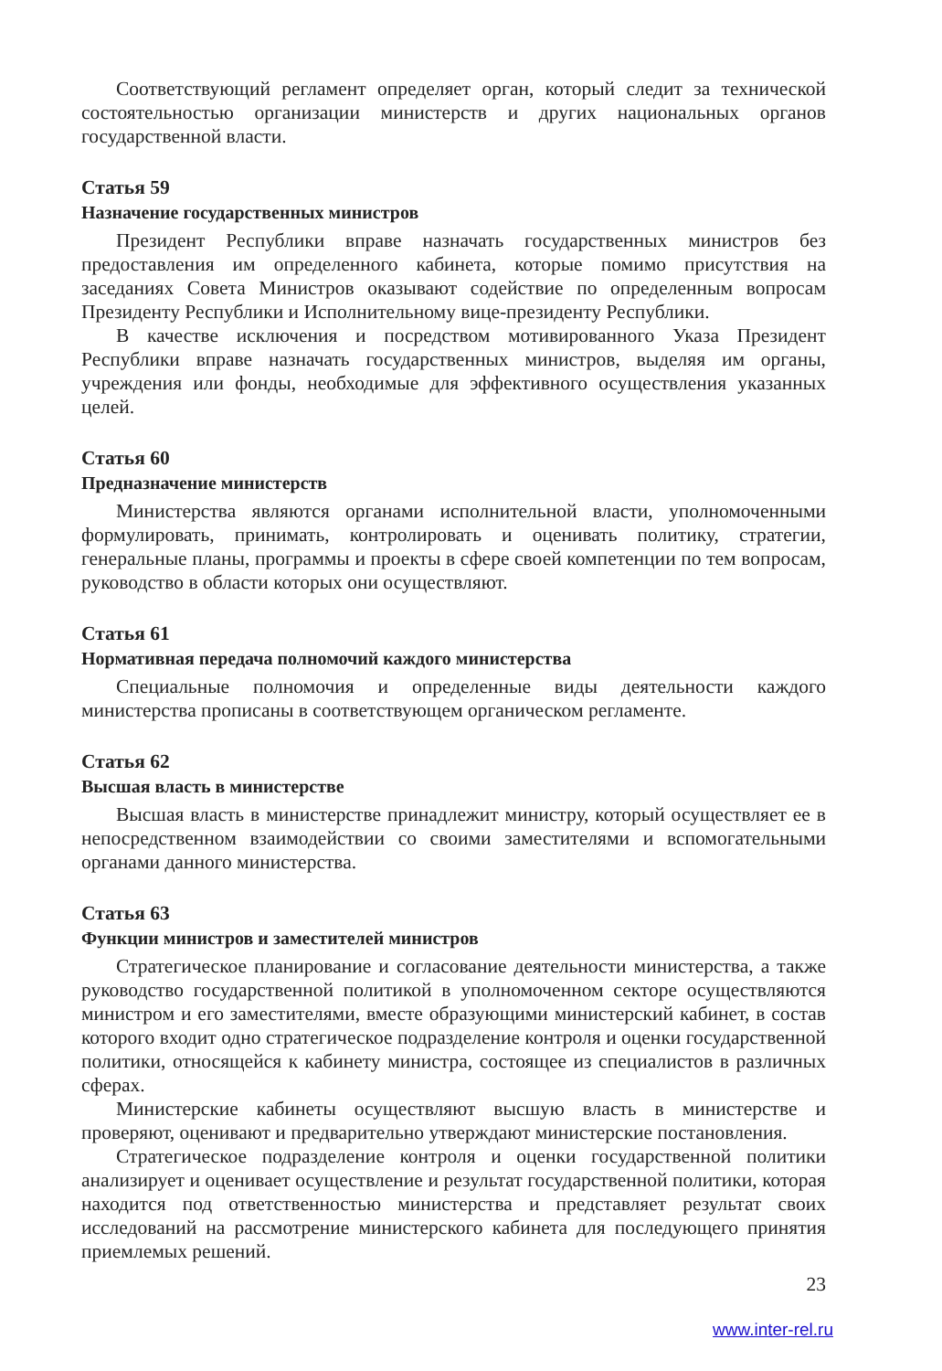Соответствующий регламент определяет орган, который следит за технической состоятельностью организации министерств и других национальных органов государственной власти.
Статья 59
Назначение государственных министров
Президент Республики вправе назначать государственных министров без предоставления им определенного кабинета, которые помимо присутствия на заседаниях Совета Министров оказывают содействие по определенным вопросам Президенту Республики и Исполнительному вице-президенту Республики.
В качестве исключения и посредством мотивированного Указа Президент Республики вправе назначать государственных министров, выделяя им органы, учреждения или фонды, необходимые для эффективного осуществления указанных целей.
Статья 60
Предназначение министерств
Министерства являются органами исполнительной власти, уполномоченными формулировать, принимать, контролировать и оценивать политику, стратегии, генеральные планы, программы и проекты в сфере своей компетенции по тем вопросам, руководство в области которых они осуществляют.
Статья 61
Нормативная передача полномочий каждого министерства
Специальные полномочия и определенные виды деятельности каждого министерства прописаны в соответствующем органическом регламенте.
Статья 62
Высшая власть в министерстве
Высшая власть в министерстве принадлежит министру, который осуществляет ее в непосредственном взаимодействии со своими заместителями и вспомогательными органами данного министерства.
Статья 63
Функции министров и заместителей министров
Стратегическое планирование и согласование деятельности министерства, а также руководство государственной политикой в уполномоченном секторе осуществляются министром и его заместителями, вместе образующими министерский кабинет, в состав которого входит одно стратегическое подразделение контроля и оценки государственной политики, относящейся к кабинету министра, состоящее из специалистов в различных сферах.
Министерские кабинеты осуществляют высшую власть в министерстве и проверяют, оценивают и предварительно утверждают министерские постановления.
Стратегическое подразделение контроля и оценки государственной политики анализирует и оценивает осуществление и результат государственной политики, которая находится под ответственностью министерства и представляет результат своих исследований на рассмотрение министерского кабинета для последующего принятия приемлемых решений.
23
www.inter-rel.ru